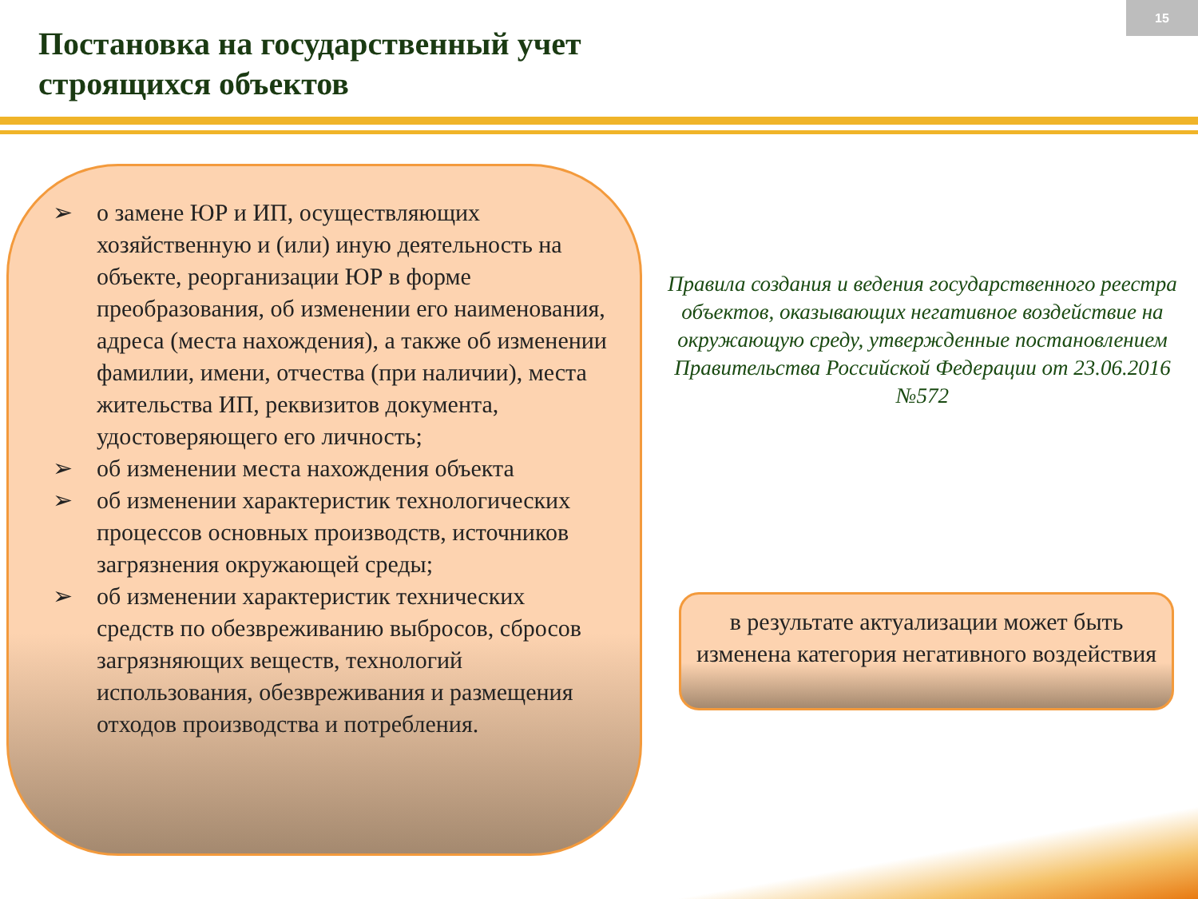15
Постановка на государственный учет
строящихся объектов
➢ о замене ЮР и ИП, осуществляющих хозяйственную и (или) иную деятельность на объекте, реорганизации ЮР в форме преобразования, об изменении его наименования, адреса (места нахождения), а также об изменении фамилии, имени, отчества (при наличии), места жительства ИП, реквизитов документа, удостоверяющего его личность;
➢ об изменении места нахождения объекта
➢ об изменении характеристик технологических процессов основных производств, источников загрязнения окружающей среды;
➢ об изменении характеристик технических средств по обезвреживанию выбросов, сбросов загрязняющих веществ, технологий использования, обезвреживания и размещения отходов производства и потребления.
Правила создания и ведения государственного реестра объектов, оказывающих негативное воздействие на окружающую среду, утвержденные постановлением Правительства Российской Федерации от 23.06.2016 №572
в результате актуализации может быть изменена категория негативного воздействия